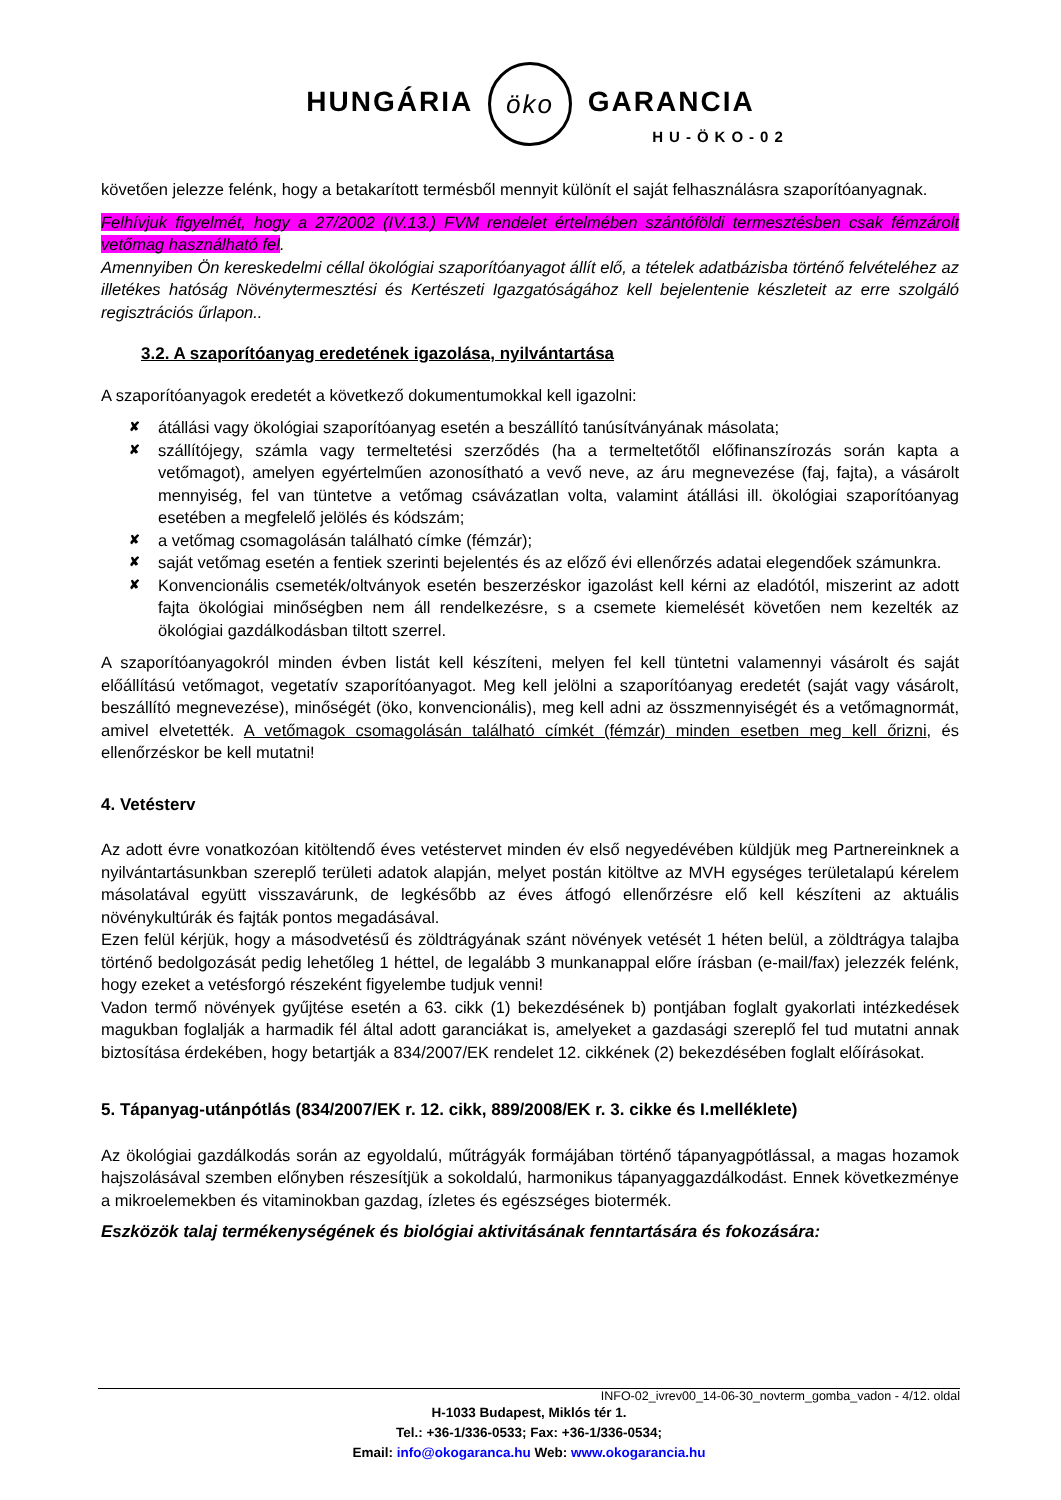HUNGÁRIA öko GARANCIA
HU-ÖKO-02
követően jelezze felénk, hogy a betakarított termésből mennyit különít el saját felhasználásra szaporítóanyagnak.
Felhívjuk figyelmét, hogy a 27/2002 (IV.13.) FVM rendelet értelmében szántóföldi termesztésben csak fémzárolt vetőmag használható fel.
Amennyiben Ön kereskedelmi céllal ökológiai szaporítóanyagot állít elő, a tételek adatbázisba történő felvételéhez az illetékes hatóság Növénytermesztési és Kertészeti Igazgatóságához kell bejelentenie készleteit az erre szolgáló regisztrációs űrlapon..
3.2. A szaporítóanyag eredetének igazolása, nyilvántartása
A szaporítóanyagok eredetét a következő dokumentumokkal kell igazolni:
✘ átállási vagy ökológiai szaporítóanyag esetén a beszállító tanúsítványának másolata;
✘ szállítójegy, számla vagy termeltetési szerződés (ha a termeltetőtől előfinanszírozás során kapta a vetőmagot), amelyen egyértelműen azonosítható a vevő neve, az áru megnevezése (faj, fajta), a vásárolt mennyiség, fel van tüntetve a vetőmag csávázatlan volta, valamint átállási ill. ökológiai szaporítóanyag esetében a megfelelő jelölés és kódszám;
✘ a vetőmag csomagolásán található címke (fémzár);
✘ saját vetőmag esetén a fentiek szerinti bejelentés és az előző évi ellenőrzés adatai elegendőek számunkra.
✘ Konvencionális csemeték/oltványok esetén beszerzéskor igazolást kell kérni az eladótól, miszerint az adott fajta ökológiai minőségben nem áll rendelkezésre, s a csemete kiemelését követően nem kezelték az ökológiai gazdálkodásban tiltott szerrel.
A szaporítóanyagokról minden évben listát kell készíteni, melyen fel kell tüntetni valamennyi vásárolt és saját előállítású vetőmagot, vegetatív szaporítóanyagot. Meg kell jelölni a szaporítóanyag eredetét (saját vagy vásárolt, beszállító megnevezése), minőségét (öko, konvencionális), meg kell adni az összmennyiségét és a vetőmagnormát, amivel elvetették. A vetőmagok csomagolásán található címkét (fémzár) minden esetben meg kell őrizni, és ellenőrzéskor be kell mutatni!
4. Vetésterv
Az adott évre vonatkozóan kitöltendő éves vetéstervet minden év első negyedévében küldjük meg Partnereinknek a nyilvántartásunkban szereplő területi adatok alapján, melyet postán kitöltve az MVH egységes területalapú kérelem másolatával együtt visszavárunk, de legkésőbb az éves átfogó ellenőrzésre elő kell készíteni az aktuális növénykultúrák és fajták pontos megadásával.
Ezen felül kérjük, hogy a másodvetésű és zöldtrágyának szánt növények vetését 1 héten belül, a zöldtrágya talajba történő bedolgozását pedig lehetőleg 1 héttel, de legalább 3 munkanappal előre írásban (e-mail/fax) jelezzék felénk, hogy ezeket a vetésforgó részeként figyelembe tudjuk venni!
Vadon termő növények gyűjtése esetén a 63. cikk (1) bekezdésének b) pontjában foglalt gyakorlati intézkedések magukban foglalják a harmadik fél által adott garanciákat is, amelyeket a gazdasági szereplő fel tud mutatni annak biztosítása érdekében, hogy betartják a 834/2007/EK rendelet 12. cikkének (2) bekezdésében foglalt előírásokat.
5. Tápanyag-utánpótlás (834/2007/EK r. 12. cikk, 889/2008/EK r. 3. cikke és I.melléklete)
Az ökológiai gazdálkodás során az egyoldalú, műtrágyák formájában történő tápanyagpótlással, a magas hozamok hajszolásával szemben előnyben részesítjük a sokoldalú, harmonikus tápanyaggazdálkodást. Ennek következménye a mikroelemekben és vitaminokban gazdag, ízletes és egészséges biotermék.
Eszközök talaj termékenységének és biológiai aktivitásának fenntartására és fokozására:
INFO-02_ivrev00_14-06-30_novterm_gomba_vadon - 4/12. oldal
H-1033 Budapest, Miklós tér 1.
Tel.: +36-1/336-0533; Fax: +36-1/336-0534;
Email: info@okogaranca.hu Web: www.okogarancia.hu